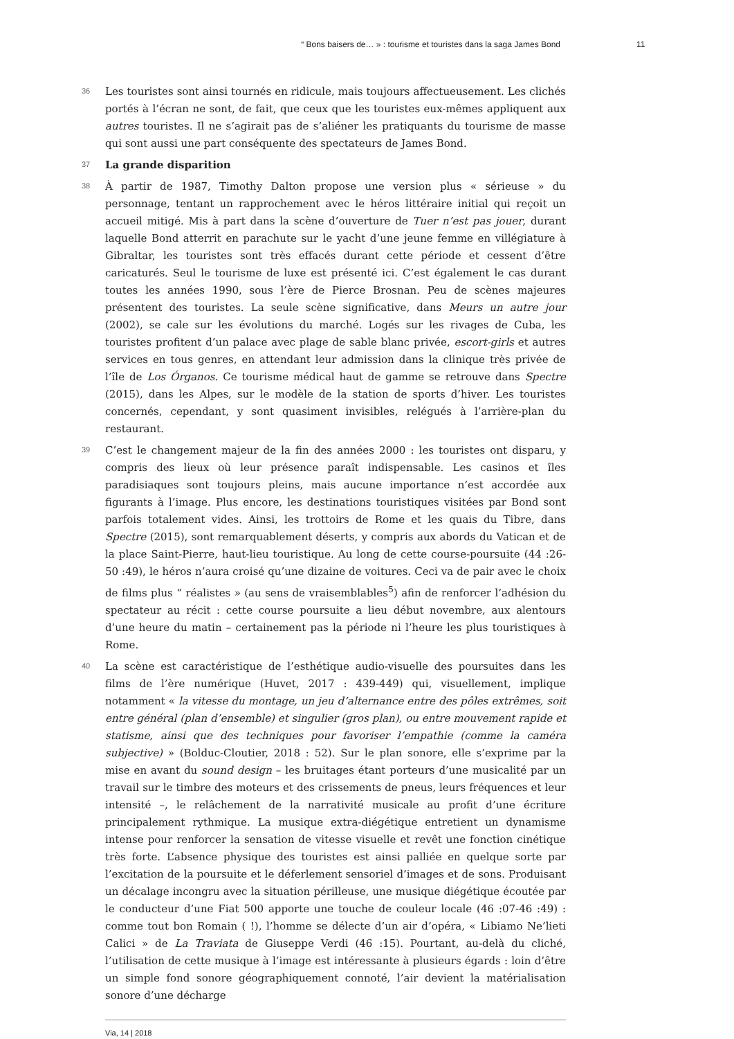“ Bons baisers de… » : tourisme et touristes dans la saga James Bond 11
36
Les touristes sont ainsi tournés en ridicule, mais toujours affectueusement. Les clichés portés à l’écran ne sont, de fait, que ceux que les touristes eux-mêmes appliquent aux autres touristes. Il ne s’agirait pas de s’aliéner les pratiquants du tourisme de masse qui sont aussi une part conséquente des spectateurs de James Bond.
37
La grande disparition
38
À partir de 1987, Timothy Dalton propose une version plus « sérieuse » du personnage, tentant un rapprochement avec le héros littéraire initial qui reçoit un accueil mitigé. Mis à part dans la scène d’ouverture de Tuer n’est pas jouer, durant laquelle Bond atterrit en parachute sur le yacht d’une jeune femme en villégiature à Gibraltar, les touristes sont très effacés durant cette période et cessent d’être caricaturés. Seul le tourisme de luxe est présenté ici. C’est également le cas durant toutes les années 1990, sous l’ère de Pierce Brosnan. Peu de scènes majeures présentent des touristes. La seule scène significative, dans Meurs un autre jour (2002), se cale sur les évolutions du marché. Logés sur les rivages de Cuba, les touristes profitent d’un palace avec plage de sable blanc privée, escort-girls et autres services en tous genres, en attendant leur admission dans la clinique très privée de l’île de Los Órganos. Ce tourisme médical haut de gamme se retrouve dans Spectre (2015), dans les Alpes, sur le modèle de la station de sports d’hiver. Les touristes concernés, cependant, y sont quasiment invisibles, relégués à l’arrière-plan du restaurant.
39
C’est le changement majeur de la fin des années 2000 : les touristes ont disparu, y compris des lieux où leur présence paraît indispensable. Les casinos et îles paradisiaques sont toujours pleins, mais aucune importance n’est accordée aux figurants à l’image. Plus encore, les destinations touristiques visitées par Bond sont parfois totalement vides. Ainsi, les trottoirs de Rome et les quais du Tibre, dans Spectre (2015), sont remarquablement déserts, y compris aux abords du Vatican et de la place Saint-Pierre, haut-lieu touristique. Au long de cette course-poursuite (44 :26-50 :49), le héros n’aura croisé qu’une dizaine de voitures. Ceci va de pair avec le choix de films plus “ réalistes » (au sens de vraisemblables<sup>5</sup>) afin de renforcer l’adhésion du spectateur au récit : cette course poursuite a lieu début novembre, aux alentours d’une heure du matin – certainement pas la période ni l’heure les plus touristiques à Rome.
40
La scène est caractéristique de l’esthétique audio-visuelle des poursuites dans les films de l’ère numérique (Huvet, 2017 : 439-449) qui, visuellement, implique notamment « la vitesse du montage, un jeu d’alternance entre des pôles extrêmes, soit entre général (plan d’ensemble) et singulier (gros plan), ou entre mouvement rapide et statisme, ainsi que des techniques pour favoriser l’empathie (comme la caméra subjective) » (Bolduc-Cloutier, 2018 : 52). Sur le plan sonore, elle s’exprime par la mise en avant du sound design – les bruitages étant porteurs d’une musicalité par un travail sur le timbre des moteurs et des crissements de pneus, leurs fréquences et leur intensité –, le relâchement de la narrativité musicale au profit d’une écriture principalement rythmique. La musique extra-diégétique entretient un dynamisme intense pour renforcer la sensation de vitesse visuelle et revêt une fonction cinétique très forte. L’absence physique des touristes est ainsi palliée en quelque sorte par l’excitation de la poursuite et le déferlement sensoriel d’images et de sons. Produisant un décalage incongru avec la situation périlleuse, une musique diégétique écoutée par le conducteur d’une Fiat 500 apporte une touche de couleur locale (46 :07-46 :49) : comme tout bon Romain ( !), l’homme se délecte d’un air d’opéra, « Libiamo Ne’lieti Calici » de La Traviata de Giuseppe Verdi (46 :15). Pourtant, au-delà du cliché, l’utilisation de cette musique à l’image est intéressante à plusieurs égards : loin d’être un simple fond sonore géographiquement connoté, l’air devient la matérialisation sonore d’une décharge
Via, 14 | 2018